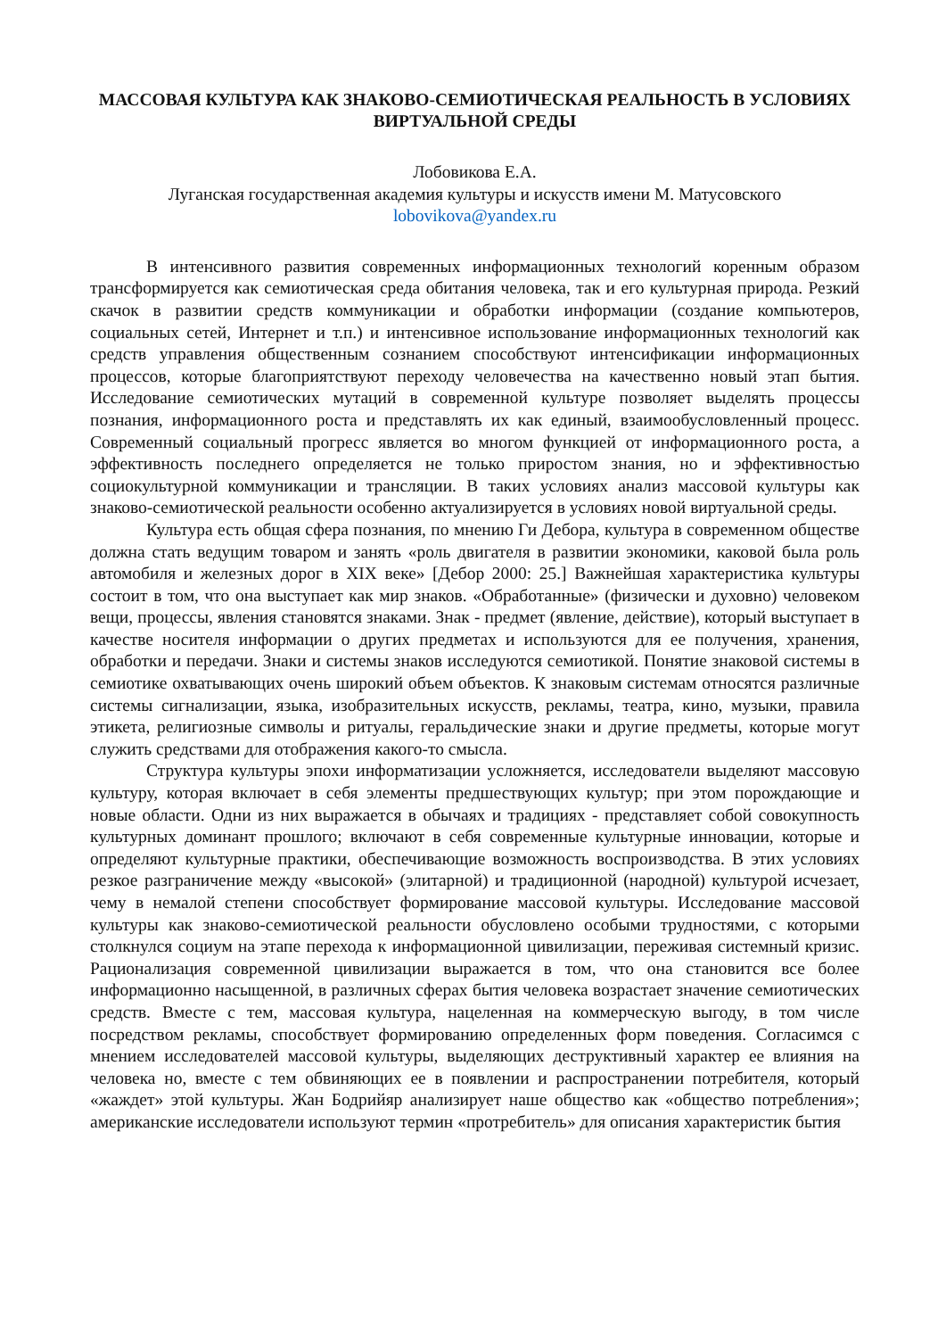МАССОВАЯ КУЛЬТУРА КАК ЗНАКОВО-СЕМИОТИЧЕСКАЯ РЕАЛЬНОСТЬ В УСЛОВИЯХ ВИРТУАЛЬНОЙ СРЕДЫ
Лобовикова Е.А.
Луганская государственная академия культуры и искусств имени М. Матусовского
lobovikova@yandex.ru
В интенсивного развития современных информационных технологий коренным образом трансформируется как семиотическая среда обитания человека, так и его культурная природа. Резкий скачок в развитии средств коммуникации и обработки информации (создание компьютеров, социальных сетей, Интернет и т.п.) и интенсивное использование информационных технологий как средств управления общественным сознанием способствуют интенсификации информационных процессов, которые благоприятствуют переходу человечества на качественно новый этап бытия. Исследование семиотических мутаций в современной культуре позволяет выделять процессы познания, информационного роста и представлять их как единый, взаимообусловленный процесс. Современный социальный прогресс является во многом функцией от информационного роста, а эффективность последнего определяется не только приростом знания, но и эффективностью социокультурной коммуникации и трансляции. В таких условиях анализ массовой культуры как знаково-семиотической реальности особенно актуализируется в условиях новой виртуальной среды.
Культура есть общая сфера познания, по мнению Ги Дебора, культура в современном обществе должна стать ведущим товаром и занять «роль двигателя в развитии экономики, каковой была роль автомобиля и железных дорог в XIX веке» [Дебор 2000: 25.] Важнейшая характеристика культуры состоит в том, что она выступает как мир знаков. «Обработанные» (физически и духовно) человеком вещи, процессы, явления становятся знаками. Знак - предмет (явление, действие), который выступает в качестве носителя информации о других предметах и используются для ее получения, хранения, обработки и передачи. Знаки и системы знаков исследуются семиотикой. Понятие знаковой системы в семиотике охватывающих очень широкий объем объектов. К знаковым системам относятся различные системы сигнализации, языка, изобразительных искусств, рекламы, театра, кино, музыки, правила этикета, религиозные символы и ритуалы, геральдические знаки и другие предметы, которые могут служить средствами для отображения какого-то смысла.
Структура культуры эпохи информатизации усложняется, исследователи выделяют массовую культуру, которая включает в себя элементы предшествующих культур; при этом порождающие и новые области. Одни из них выражается в обычаях и традициях - представляет собой совокупность культурных доминант прошлого; включают в себя современные культурные инновации, которые и определяют культурные практики, обеспечивающие возможность воспроизводства. В этих условиях резкое разграничение между «высокой» (элитарной) и традиционной (народной) культурой исчезает, чему в немалой степени способствует формирование массовой культуры. Исследование массовой культуры как знаково-семиотической реальности обусловлено особыми трудностями, с которыми столкнулся социум на этапе перехода к информационной цивилизации, переживая системный кризис. Рационализация современной цивилизации выражается в том, что она становится все более информационно насыщенной, в различных сферах бытия человека возрастает значение семиотических средств. Вместе с тем, массовая культура, нацеленная на коммерческую выгоду, в том числе посредством рекламы, способствует формированию определенных форм поведения. Согласимся с мнением исследователей массовой культуры, выделяющих деструктивный характер ее влияния на человека но, вместе с тем обвиняющих ее в появлении и распространении потребителя, который «жаждет» этой культуры. Жан Бодрийяр анализирует наше общество как «общество потребления»; американские исследователи используют термин «протребитель» для описания характеристик бытия